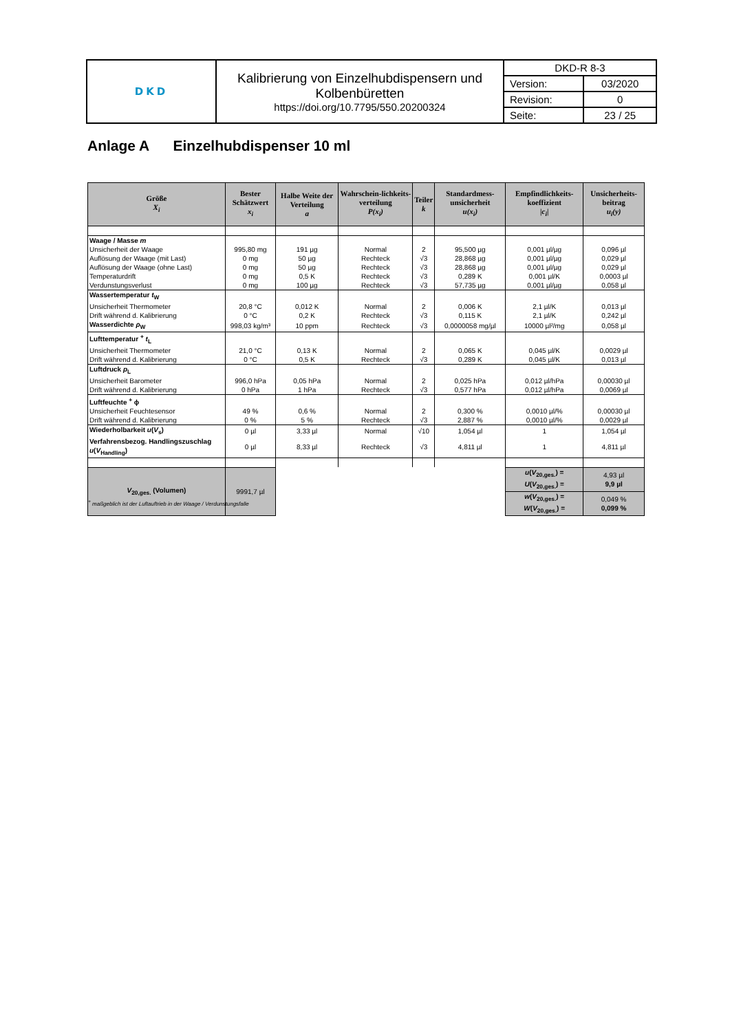| DKD | Kalibrierung von Einzelhubdispensern und Kolbenbüretten https://doi.org/10.7795/550.20200324 | DKD-R 8-3 | |
| | | Version: | 03/2020 |
| | | Revision: | 0 |
| | | Seite: | 23 / 25 |
Anlage A Einzelhubdispenser 10 ml
| Größe X<sub>i</sub> | Bester Schätzwert x<sub>i</sub> | Halbe Weite der Verteilung a | Wahrschein-lichkeits-verteilung P(x<sub>i</sub>) | Teiler k | Standardmess-unsicherheit u(x<sub>i</sub>) | Empfindlichkeits-koeffizient / c<sub>i</sub> / | Unsicherheits-beitrag u<sub>i</sub>(y) |
| --- | --- | --- | --- | --- | --- | --- | --- |
| Waage / Masse m | | | | | | | |
| Unsicherheit der Waage | 995,80 mg | 191 µg | Normal | 2 | 95,500 µg | 0,001 µl/µg | 0,096 µl |
| Auflösung der Waage (mit Last) | 0 mg | 50 µg | Rechteck | √3 | 28,868 µg | 0,001 µl/µg | 0,029 µl |
| Auflösung der Waage (ohne Last) | 0 mg | 50 µg | Rechteck | √3 | 28,868 µg | 0,001 µl/µg | 0,029 µl |
| Temperaturdrift | 0 mg | 0,5 K | Rechteck | √3 | 0,289 K | 0,001 µl/K | 0,0003 µl |
| Verdunstungsverlust | 0 mg | 100 µg | Rechteck | √3 | 57,735 µg | 0,001 µl/µg | 0,058 µl |
| Wassertemperatur t<sub>W</sub> | | | | | | | |
| Unsicherheit Thermometer | 20,8 °C | 0,012 K | Normal | 2 | 0,006 K | 2,1 µl/K | 0,013 µl |
| Drift während d. Kalibrierung | 0 °C | 0,2 K | Rechteck | √3 | 0,115 K | 2,1 µl/K | 0,242 µl |
| Wasserdichte ρ<sub>W</sub> | 998,03 kg/m³ | 10 ppm | Rechteck | √3 | 0,0000058 mg/µl | 10000 µl²/mg | 0,058 µl |
| Lufttemperatur <sup>+</sup> t<sub>L</sub> | | | | | | | |
| Unsicherheit Thermometer | 21,0 °C | 0,13 K | Normal | 2 | 0,065 K | 0,045 µl/K | 0,0029 µl |
| Drift während d. Kalibrierung | 0 °C | 0,5 K | Rechteck | √3 | 0,289 K | 0,045 µl/K | 0,013 µl |
| Luftdruck p<sub>L</sub> | | | | | | | |
| Unsicherheit Barometer | 996,0 hPa | 0,05 hPa | Normal | 2 | 0,025 hPa | 0,012 µl/hPa | 0,00030 µl |
| Drift während d. Kalibrierung | 0 hPa | 1 hPa | Rechteck | √3 | 0,577 hPa | 0,012 µl/hPa | 0,0069 µl |
| Luftfeuchte <sup>+</sup> ϕ | | | | | | | |
| Unsicherheit Feuchtesensor | 49 % | 0,6 % | Normal | 2 | 0,300 % | 0,0010 µl/% | 0,00030 µl |
| Drift während d. Kalibrierung | 0 % | 5 % | Rechteck | √3 | 2,887 % | 0,0010 µl/% | 0,0029 µl |
| Wiederholbarkeit u ( V<sub>s</sub>) | 0 µl | 3,33 µl | Normal | √10 | 1,054 µl | 1 | 1,054 µl |
| Verfahrensbezog. Handlingszuschlag u ( V<sub>Handling</sub>) | 0 µl | 8,33 µl | Rechteck | √3 | 4,811 µl | 1 | 4,811 µl |
| V<sub>20,ges.</sub> (Volumen) | 9991,7 µl | | | | | u ( V<sub>20,ges.</sub>) = U ( V<sub>20,ges.</sub>) = | 4,93 µl 9,9 µl |
| | | | | | | w ( V<sub>20,ges.</sub>) = W ( V<sub>20,ges.</sub>) = | 0,049 % 0,099 % |
<sup>+</sup> maßgeblich ist der Luftauftrieb in der Waage / Verdunstungsfalle